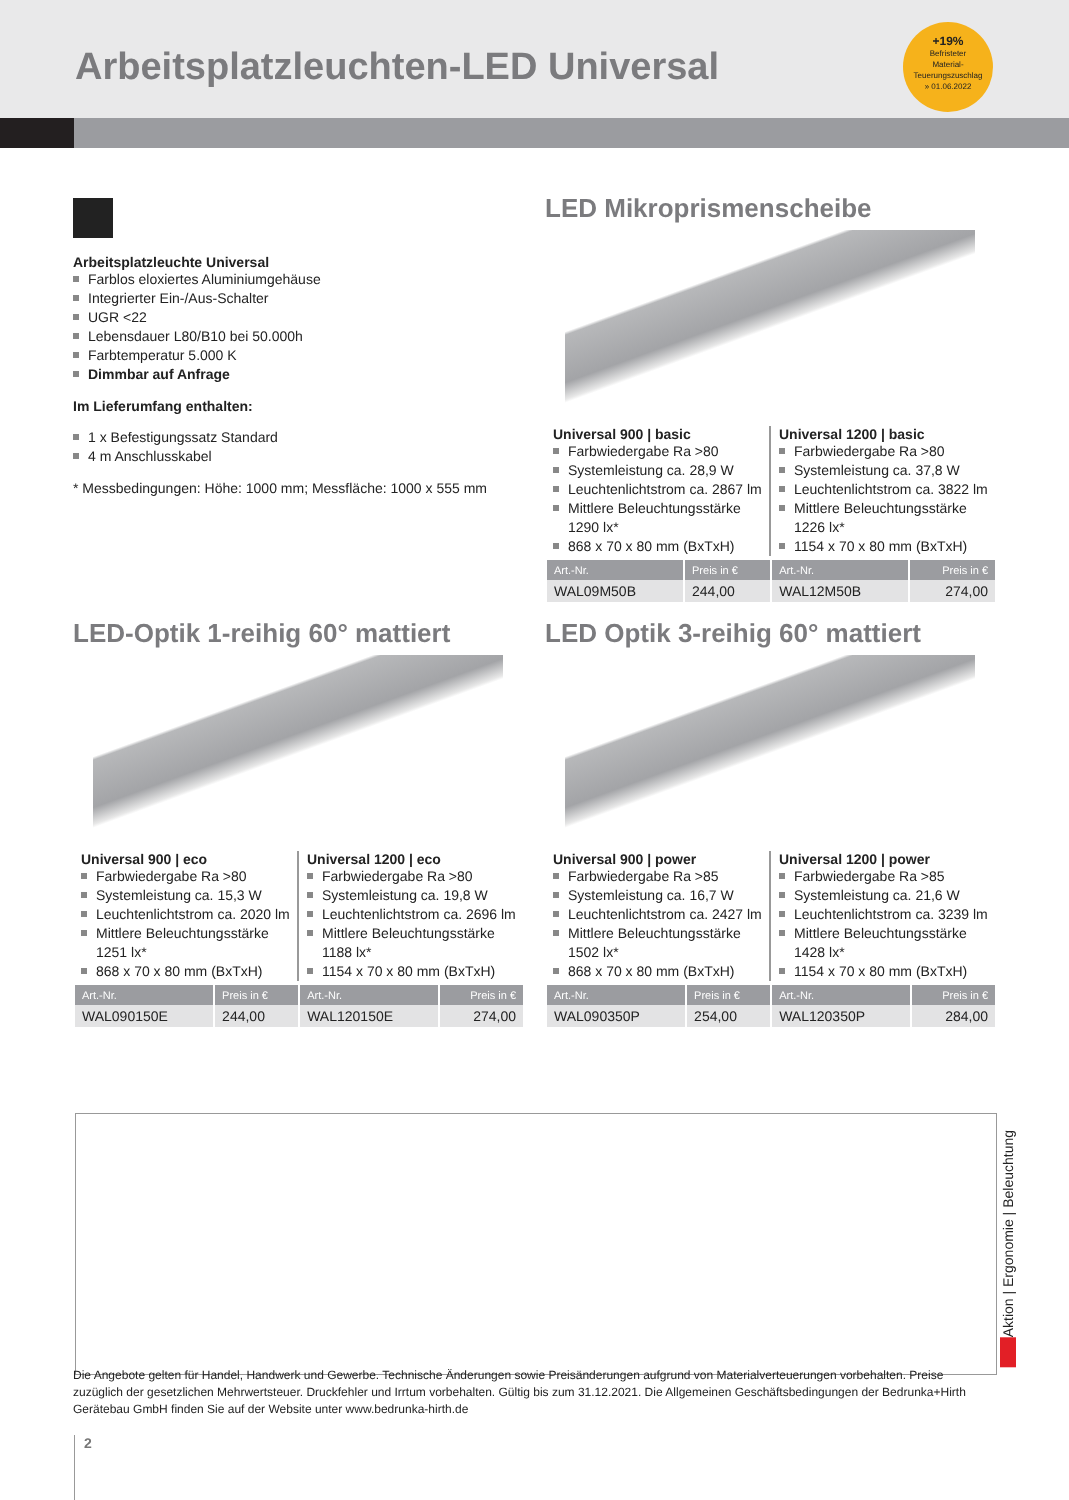Arbeitsplatzleuchten-LED Universal
+19%
Befristeter
Material-
Teuerungszuschlag
» 01.06.2022
Arbeitsplatzleuchte Universal
Farblos eloxiertes Aluminiumgehäuse
Integrierter Ein-/Aus-Schalter
UGR <22
Lebensdauer L80/B10 bei 50.000h
Farbtemperatur 5.000 K
Dimmbar auf Anfrage
Im Lieferumfang enthalten:
1 x Befestigungssatz Standard
4 m Anschlusskabel
* Messbedingungen: Höhe: 1000 mm; Messfläche: 1000 x 555 mm
LED Mikroprismenscheibe
Universal 900 | basic
Farbwiedergabe Ra >80
Systemleistung ca. 28,9 W
Leuchtenlichtstrom ca. 2867 lm
Mittlere Beleuchtungsstärke 1290 lx*
868 x 70 x 80 mm (BxTxH)
Universal 1200 | basic
Farbwiedergabe Ra >80
Systemleistung ca. 37,8 W
Leuchtenlichtstrom ca. 3822 lm
Mittlere Beleuchtungsstärke 1226 lx*
1154 x 70 x 80 mm (BxTxH)
| Art.-Nr. | Preis in € | Art.-Nr. | Preis in € |
| --- | --- | --- | --- |
| WAL09M50B | 244,00 | WAL12M50B | 274,00 |
LED-Optik 1-reihig 60° mattiert
Universal 900 | eco
Farbwiedergabe Ra >80
Systemleistung ca. 15,3 W
Leuchtenlichtstrom ca. 2020 lm
Mittlere Beleuchtungsstärke 1251 lx*
868 x 70 x 80 mm (BxTxH)
Universal 1200 | eco
Farbwiedergabe Ra >80
Systemleistung ca. 19,8 W
Leuchtenlichtstrom ca. 2696 lm
Mittlere Beleuchtungsstärke 1188 lx*
1154 x 70 x 80 mm (BxTxH)
| Art.-Nr. | Preis in € | Art.-Nr. | Preis in € |
| --- | --- | --- | --- |
| WAL090150E | 244,00 | WAL120150E | 274,00 |
LED Optik 3-reihig 60° mattiert
Universal 900 | power
Farbwiedergabe Ra >85
Systemleistung ca. 16,7 W
Leuchtenlichtstrom ca. 2427 lm
Mittlere Beleuchtungsstärke 1502 lx*
868 x 70 x 80 mm (BxTxH)
Universal 1200 | power
Farbwiedergabe Ra >85
Systemleistung ca. 21,6 W
Leuchtenlichtstrom ca. 3239 lm
Mittlere Beleuchtungsstärke 1428 lx*
1154 x 70 x 80 mm (BxTxH)
| Art.-Nr. | Preis in € | Art.-Nr. | Preis in € |
| --- | --- | --- | --- |
| WAL090350P | 254,00 | WAL120350P | 284,00 |
Aktion | Ergonomie | Beleuchtung
Die Angebote gelten für Handel, Handwerk und Gewerbe. Technische Änderungen sowie Preisänderungen aufgrund von Materialverteuerungen vorbehalten. Preise zuzüglich der gesetzlichen Mehrwertsteuer. Druckfehler und Irrtum vorbehalten. Gültig bis zum 31.12.2021. Die Allgemeinen Geschäftsbedingungen der Bedrunka+Hirth Gerätebau GmbH finden Sie auf der Website unter www.bedrunka-hirth.de
2